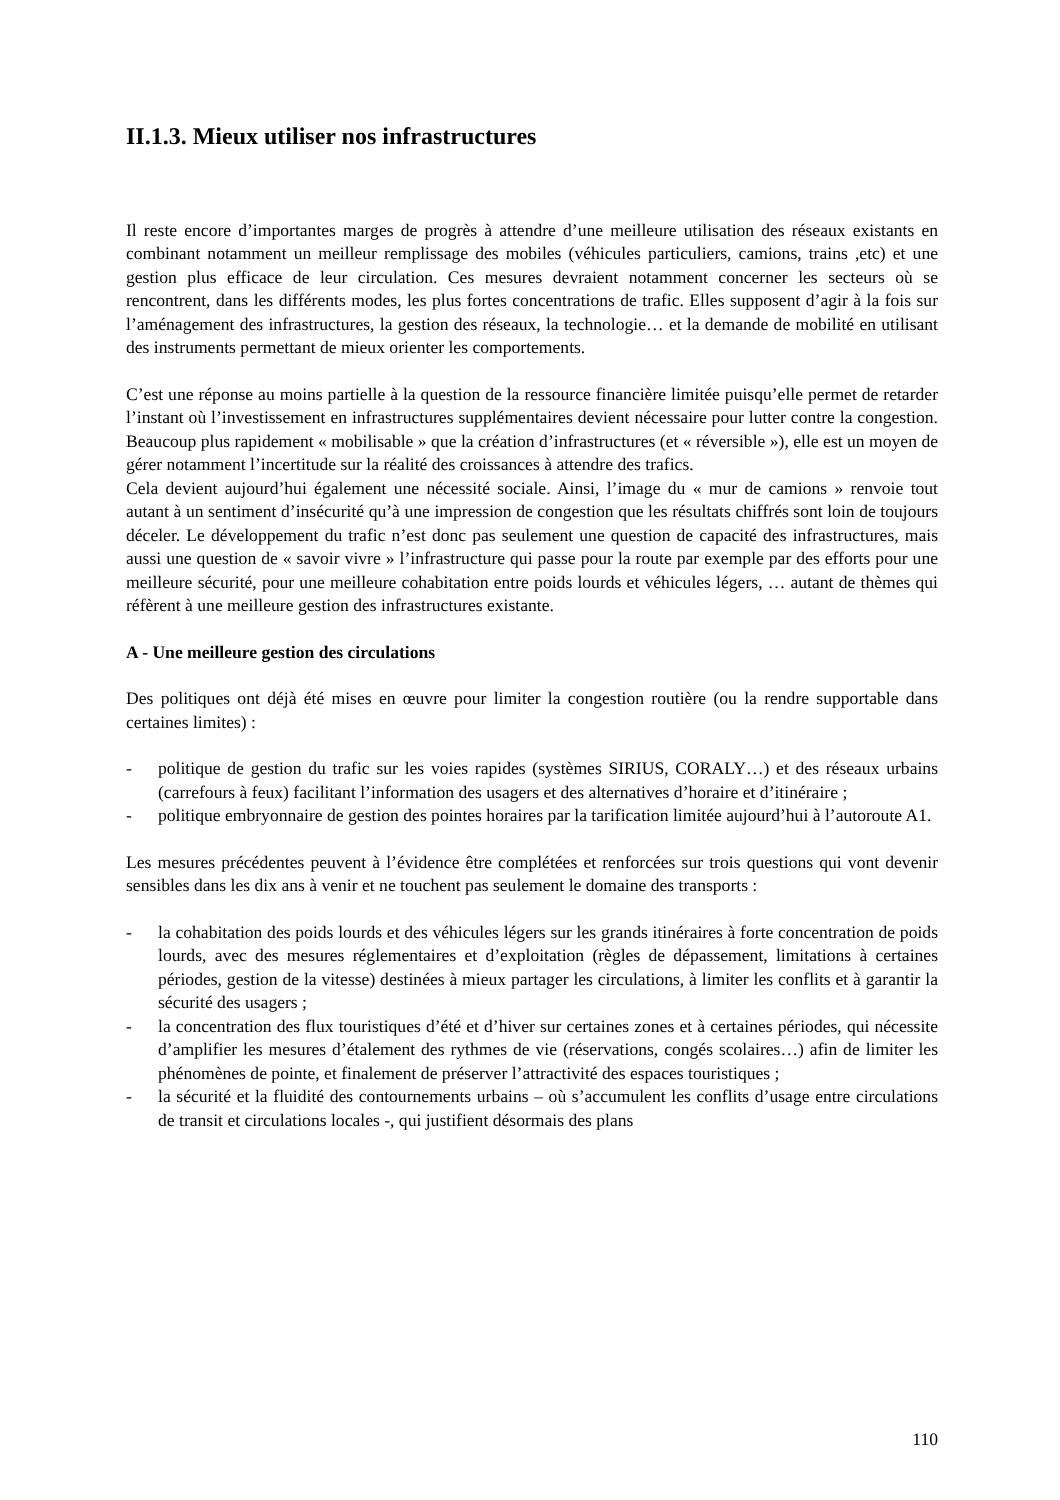II.1.3. Mieux utiliser nos infrastructures
Il reste encore d’importantes marges de progrès à attendre d’une meilleure utilisation des réseaux existants en combinant notamment un meilleur remplissage des mobiles (véhicules particuliers, camions, trains ,etc) et une gestion plus efficace de leur circulation. Ces mesures devraient notamment concerner les secteurs où se rencontrent, dans les différents modes, les plus fortes concentrations de trafic. Elles supposent d’agir à la fois sur l’aménagement des infrastructures, la gestion des réseaux, la technologie… et la demande de mobilité en utilisant des instruments permettant de mieux orienter les comportements.
C’est une réponse au moins partielle à la question de la ressource financière limitée puisqu’elle permet de retarder l’instant où l’investissement en infrastructures supplémentaires devient nécessaire pour lutter contre la congestion. Beaucoup plus rapidement « mobilisable » que la création d’infrastructures (et « réversible »), elle est un moyen de gérer notamment l’incertitude sur la réalité des croissances à attendre des trafics.
Cela devient aujourd’hui également une nécessité sociale. Ainsi, l’image du « mur de camions » renvoie tout autant à un sentiment d’insécurité qu’à une impression de congestion que les résultats chiffrés sont loin de toujours déceler. Le développement du trafic n’est donc pas seulement une question de capacité des infrastructures, mais aussi une question de « savoir vivre » l’infrastructure qui passe pour la route par exemple par des efforts pour une meilleure sécurité, pour une meilleure cohabitation entre poids lourds et véhicules légers, … autant de thèmes qui réfèrent à une meilleure gestion des infrastructures existante.
A - Une meilleure gestion des circulations
Des politiques ont déjà été mises en œuvre pour limiter la congestion routière (ou la rendre supportable dans certaines limites) :
- politique de gestion du trafic sur les voies rapides (systèmes SIRIUS, CORALY…) et des réseaux urbains (carrefours à feux) facilitant l’information des usagers et des alternatives d’horaire et d’itinéraire ;
- politique embryonnaire de gestion des pointes horaires par la tarification limitée aujourd’hui à l’autoroute A1.
Les mesures précédentes peuvent à l’évidence être complétées et renforcées sur trois questions qui vont devenir sensibles dans les dix ans à venir et ne touchent pas seulement le domaine des transports :
- la cohabitation des poids lourds et des véhicules légers sur les grands itinéraires à forte concentration de poids lourds, avec des mesures réglementaires et d’exploitation (règles de dépassement, limitations à certaines périodes, gestion de la vitesse) destinées à mieux partager les circulations, à limiter les conflits et à garantir la sécurité des usagers ;
- la concentration des flux touristiques d’été et d’hiver sur certaines zones et à certaines périodes, qui nécessite d’amplifier les mesures d’étalement des rythmes de vie (réservations, congés scolaires…) afin de limiter les phénomènes de pointe, et finalement de préserver l’attractivité des espaces touristiques ;
- la sécurité et la fluidité des contournements urbains – où s’accumulent les conflits d’usage entre circulations de transit et circulations locales -, qui justifient désormais des plans
110